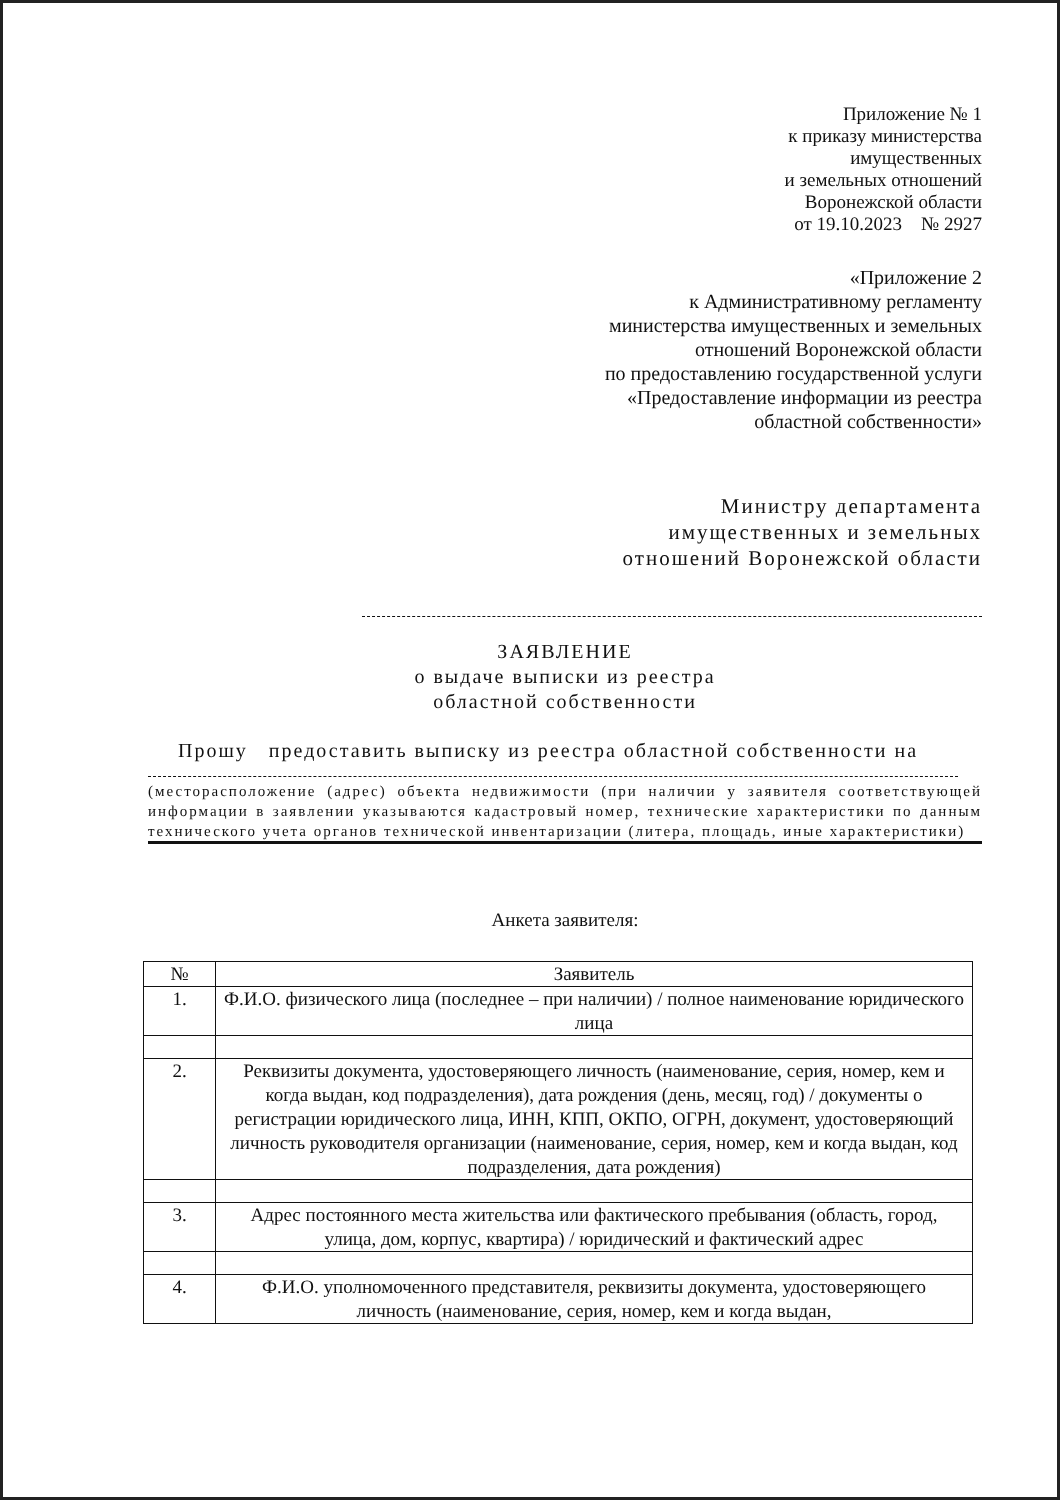Приложение № 1
к приказу министерства
имущественных
и земельных отношений
Воронежской области
от 19.10.2023 № 2927
«Приложение 2
к Административному регламенту
министерства имущественных и земельных
отношений Воронежской области
по предоставлению государственной услуги
«Предоставление информации из реестра
областной собственности»
Министру департамента
имущественных и земельных
отношений Воронежской области
ЗАЯВЛЕНИЕ
о выдаче выписки из реестра
областной собственности
Прошу предоставить выписку из реестра областной собственности на
(месторасположение (адрес) объекта недвижимости (при наличии у заявителя соответствующей информации в заявлении указываются кадастровый номер, технические характеристики по данным технического учета органов технической инвентаризации (литера, площадь, иные характеристики)
Анкета заявителя:
| № | Заявитель |
| --- | --- |
| 1. | Ф.И.О. физического лица (последнее – при наличии) / полное наименование юридического лица |
| 2. | Реквизиты документа, удостоверяющего личность (наименование, серия, номер, кем и когда выдан, код подразделения), дата рождения (день, месяц, год) / документы о регистрации юридического лица, ИНН, КПП, ОКПО, ОГРН, документ, удостоверяющий личность руководителя организации (наименование, серия, номер, кем и когда выдан, код подразделения, дата рождения) |
| 3. | Адрес постоянного места жительства или фактического пребывания (область, город, улица, дом, корпус, квартира) / юридический и фактический адрес |
| 4. | Ф.И.О. уполномоченного представителя, реквизиты документа, удостоверяющего личность (наименование, серия, номер, кем и когда выдан, |